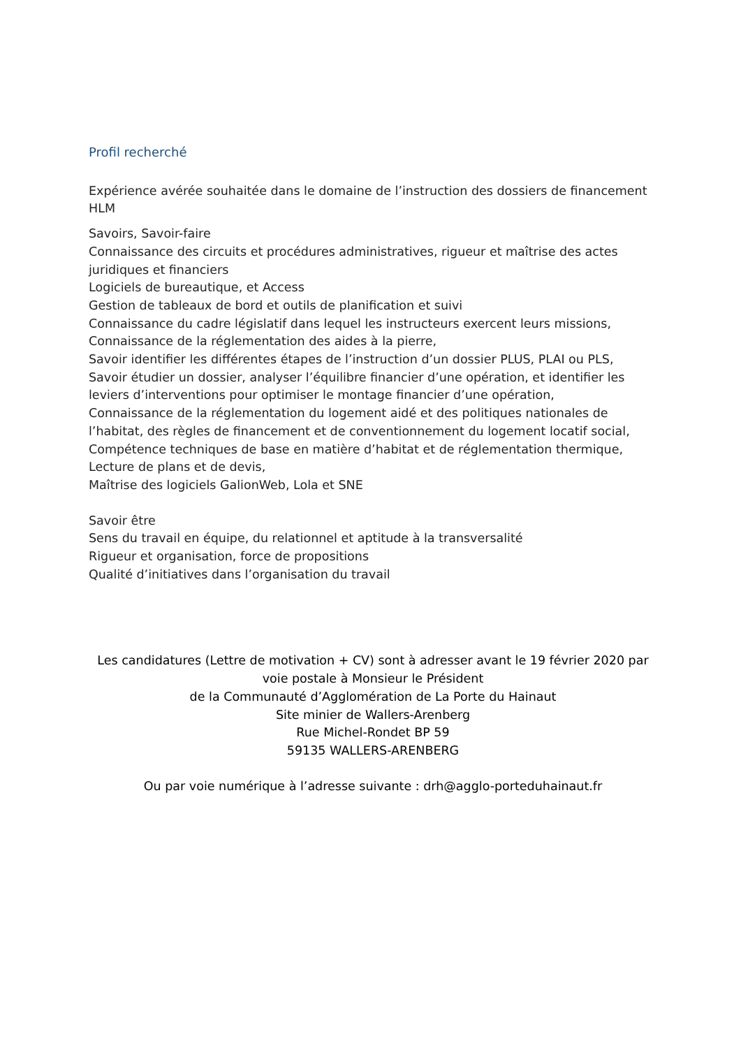Profil recherché
Expérience avérée souhaitée dans le domaine de l’instruction des dossiers de financement HLM
Savoirs, Savoir-faire
Connaissance des circuits et procédures administratives, rigueur et maîtrise des actes juridiques et financiers
Logiciels de bureautique, et Access
Gestion de tableaux de bord et outils de planification et suivi
Connaissance du cadre législatif dans lequel les instructeurs exercent leurs missions,
Connaissance de la réglementation des aides à la pierre,
Savoir identifier les différentes étapes de l’instruction d’un dossier PLUS, PLAI ou PLS,
Savoir étudier un dossier, analyser l’équilibre financier d’une opération, et identifier les leviers d’interventions pour optimiser le montage financier d’une opération,
Connaissance de la réglementation du logement aidé et des politiques nationales de l’habitat, des règles de financement et de conventionnement du logement locatif social,
Compétence techniques de base en matière d’habitat et de réglementation thermique,
Lecture de plans et de devis,
Maîtrise des logiciels GalionWeb, Lola et SNE
Savoir être
Sens du travail en équipe, du relationnel et aptitude à la transversalité
Rigueur et organisation, force de propositions
Qualité d’initiatives dans l’organisation du travail
Les candidatures (Lettre de motivation + CV) sont à adresser avant le 19 février 2020 par voie postale à Monsieur le Président
de la Communauté d’Agglomération de La Porte du Hainaut
Site minier de Wallers-Arenberg
Rue Michel-Rondet BP 59
59135 WALLERS-ARENBERG
Ou par voie numérique à l’adresse suivante : drh@agglo-porteduhainaut.fr